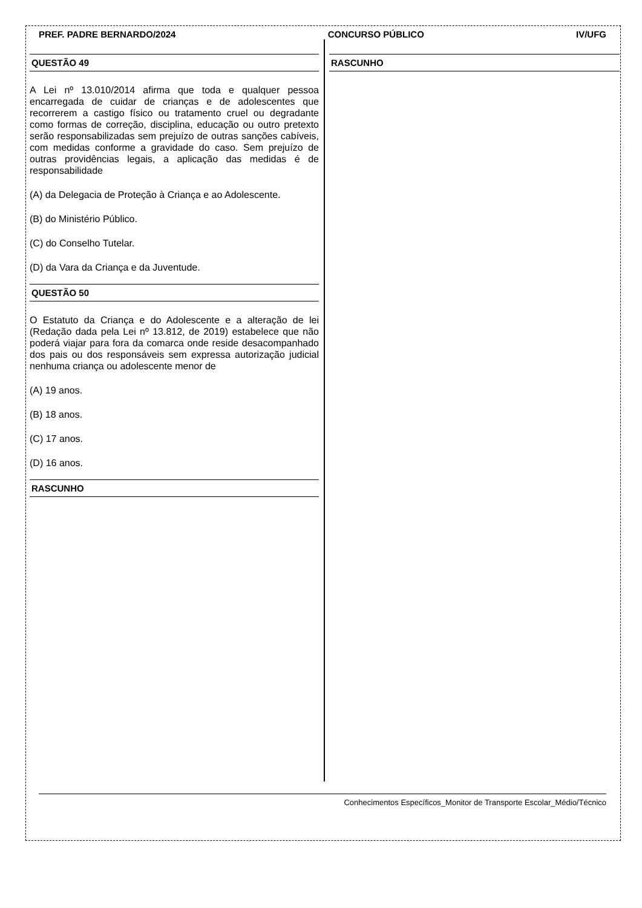PREF. PADRE BERNARDO/2024 CONCURSO PÚBLICO IV/UFG
QUESTÃO 49
A Lei nº 13.010/2014 afirma que toda e qualquer pessoa encarregada de cuidar de crianças e de adolescentes que recorrerem a castigo físico ou tratamento cruel ou degradante como formas de correção, disciplina, educação ou outro pretexto serão responsabilizadas sem prejuízo de outras sanções cabíveis, com medidas conforme a gravidade do caso. Sem prejuízo de outras providências legais, a aplicação das medidas é de responsabilidade
(A) da Delegacia de Proteção à Criança e ao Adolescente.
(B) do Ministério Público.
(C) do Conselho Tutelar.
(D) da Vara da Criança e da Juventude.
QUESTÃO 50
O Estatuto da Criança e do Adolescente e a alteração de lei (Redação dada pela Lei nº 13.812, de 2019) estabelece que não poderá viajar para fora da comarca onde reside desacompanhado dos pais ou dos responsáveis sem expressa autorização judicial nenhuma criança ou adolescente menor de
(A) 19 anos.
(B) 18 anos.
(C) 17 anos.
(D) 16 anos.
RASCUNHO
RASCUNHO
Conhecimentos Específicos_Monitor de Transporte Escolar_Médio/Técnico